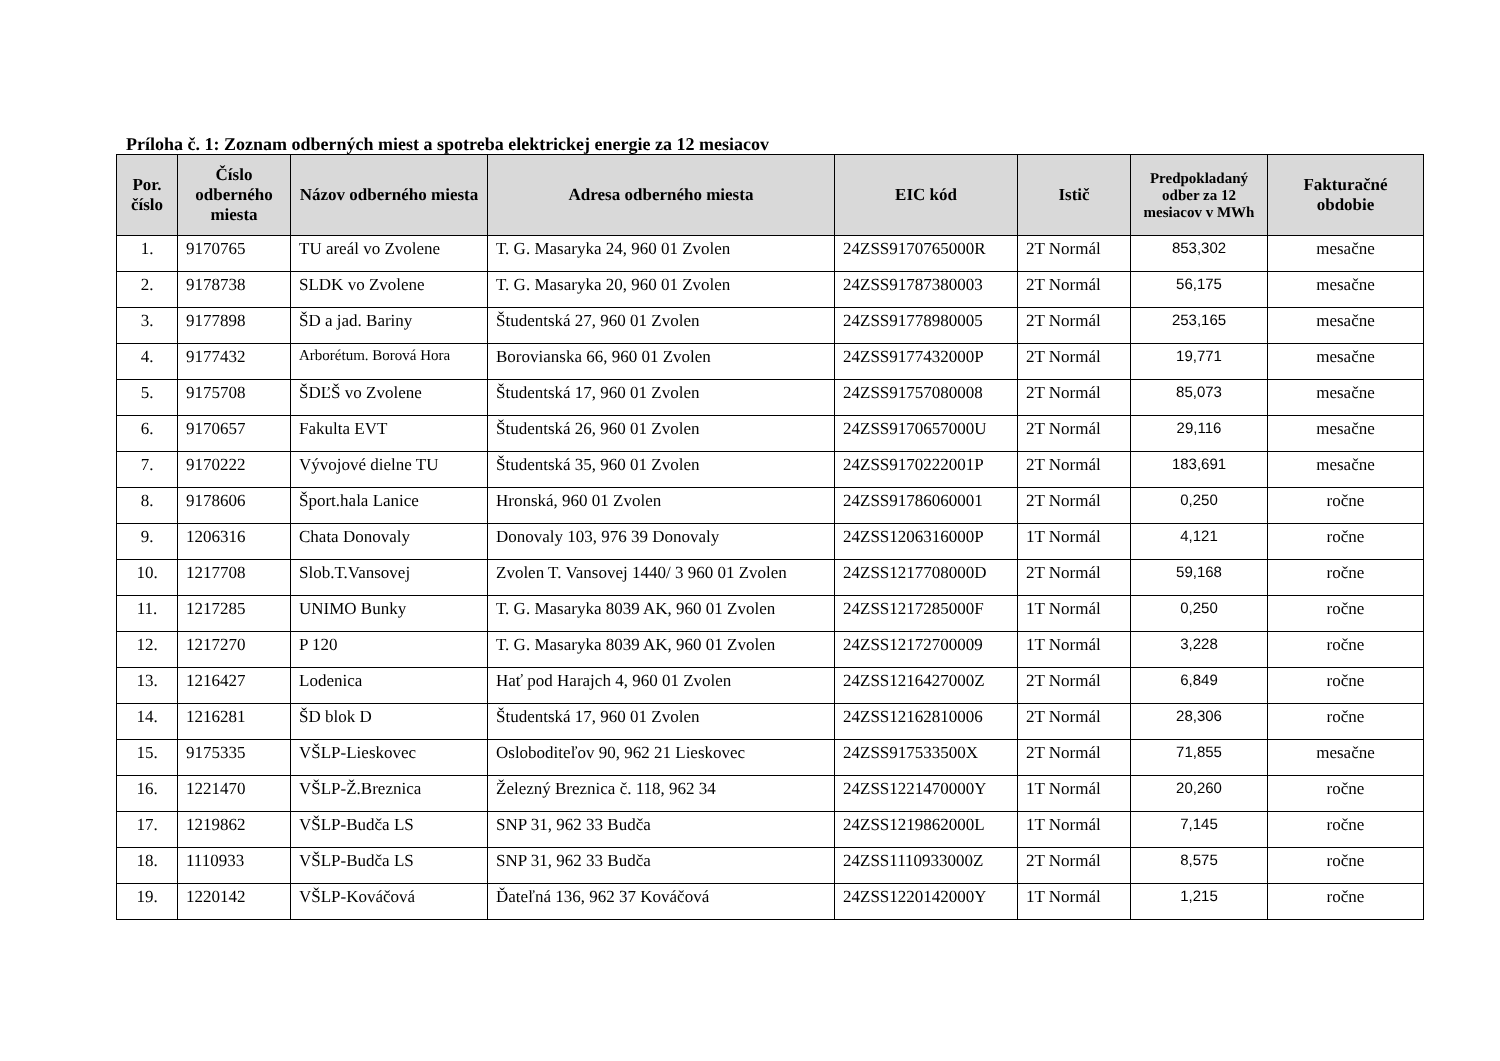Príloha č. 1: Zoznam odberných miest a spotreba elektrickej energie za 12 mesiacov
| Por. číslo | Číslo odberného miesta | Názov odberného miesta | Adresa odberného miesta | EIC kód | Istič | Predpokladaný odber za 12 mesiacov v MWh | Fakturačné obdobie |
| --- | --- | --- | --- | --- | --- | --- | --- |
| 1. | 9170765 | TU areál vo Zvolene | T. G. Masaryka 24, 960 01 Zvolen | 24ZSS9170765000R | 2T Normál | 853,302 | mesačne |
| 2. | 9178738 | SLDK vo Zvolene | T. G. Masaryka 20, 960 01 Zvolen | 24ZSS91787380003 | 2T Normál | 56,175 | mesačne |
| 3. | 9177898 | ŠD a jad. Bariny | Študentská 27, 960 01 Zvolen | 24ZSS91778980005 | 2T Normál | 253,165 | mesačne |
| 4. | 9177432 | Arborétum. Borová Hora | Borovianska 66, 960 01 Zvolen | 24ZSS9177432000P | 2T Normál | 19,771 | mesačne |
| 5. | 9175708 | ŠDĽŠ vo Zvolene | Študentská 17, 960 01 Zvolen | 24ZSS91757080008 | 2T Normál | 85,073 | mesačne |
| 6. | 9170657 | Fakulta EVT | Študentská 26, 960 01 Zvolen | 24ZSS9170657000U | 2T Normál | 29,116 | mesačne |
| 7. | 9170222 | Vývojové dielne TU | Študentská 35, 960 01 Zvolen | 24ZSS9170222001P | 2T Normál | 183,691 | mesačne |
| 8. | 9178606 | Šport.hala Lanice | Hronská, 960 01 Zvolen | 24ZSS91786060001 | 2T Normál | 0,250 | ročne |
| 9. | 1206316 | Chata Donovaly | Donovaly 103, 976 39 Donovaly | 24ZSS1206316000P | 1T Normál | 4,121 | ročne |
| 10. | 1217708 | Slob.T.Vansovej | Zvolen T. Vansovej 1440/ 3 960 01 Zvolen | 24ZSS1217708000D | 2T Normál | 59,168 | ročne |
| 11. | 1217285 | UNIMO Bunky | T. G. Masaryka 8039 AK, 960 01 Zvolen | 24ZSS1217285000F | 1T Normál | 0,250 | ročne |
| 12. | 1217270 | P 120 | T. G. Masaryka 8039 AK, 960 01 Zvolen | 24ZSS12172700009 | 1T Normál | 3,228 | ročne |
| 13. | 1216427 | Lodenica | Hať pod Harajch 4, 960 01 Zvolen | 24ZSS1216427000Z | 2T Normál | 6,849 | ročne |
| 14. | 1216281 | ŠD blok D | Študentská 17, 960 01 Zvolen | 24ZSS12162810006 | 2T Normál | 28,306 | ročne |
| 15. | 9175335 | VŠLP-Lieskovec | Osloboditeľov 90, 962 21 Lieskovec | 24ZSS917533500X | 2T Normál | 71,855 | mesačne |
| 16. | 1221470 | VŠLP-Ž.Breznica | Železný Breznica č. 118, 962 34 | 24ZSS1221470000Y | 1T Normál | 20,260 | ročne |
| 17. | 1219862 | VŠLP-Budča LS | SNP 31, 962 33 Budča | 24ZSS1219862000L | 1T Normál | 7,145 | ročne |
| 18. | 1110933 | VŠLP-Budča LS | SNP 31, 962 33 Budča | 24ZSS1110933000Z | 2T Normál | 8,575 | ročne |
| 19. | 1220142 | VŠLP-Kováčová | Ďateľná 136, 962 37 Kováčová | 24ZSS1220142000Y | 1T Normál | 1,215 | ročne |